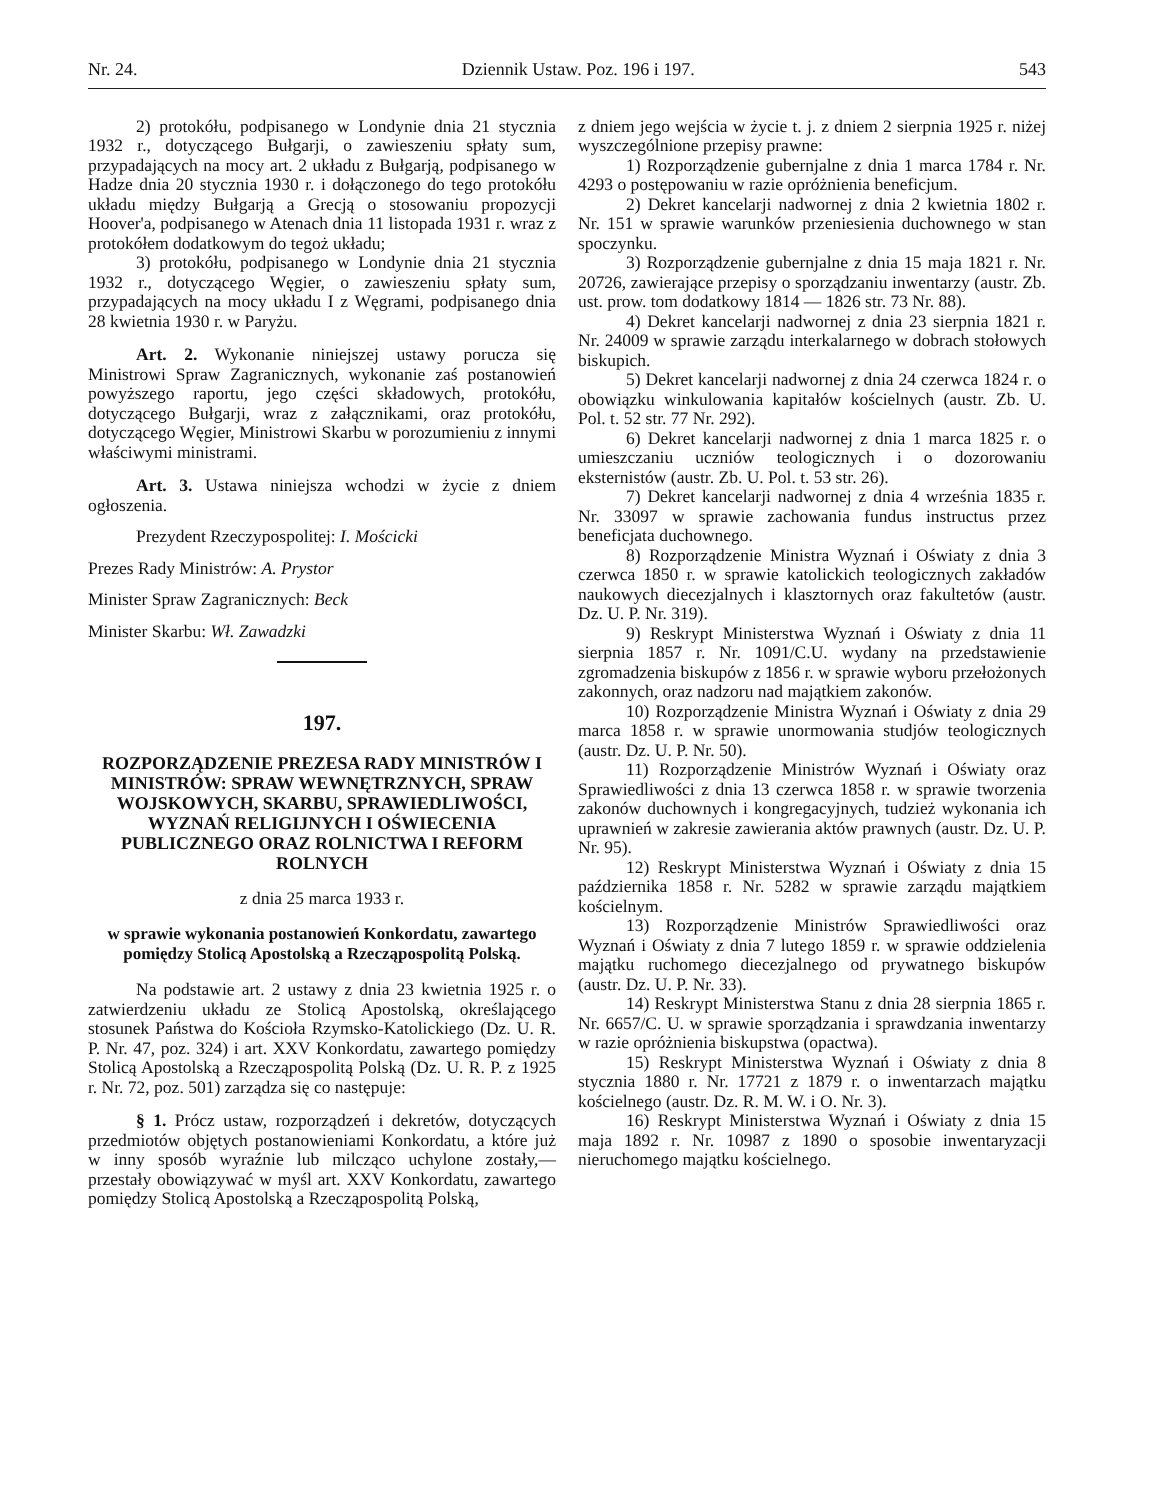Nr. 24. Dziennik Ustaw. Poz. 196 i 197. 543
2) protokółu, podpisanego w Londynie dnia 21 stycznia 1932 r., dotyczącego Bułgarji, o zawieszeniu spłaty sum, przypadających na mocy art. 2 układu z Bułgarją, podpisanego w Hadze dnia 20 stycznia 1930 r. i dołączonego do tego protokółu układu między Bułgarją a Grecją o stosowaniu propozycji Hoover'a, podpisanego w Atenach dnia 11 listopada 1931 r. wraz z protokółem dodatkowym do tegoż układu;
3) protokółu, podpisanego w Londynie dnia 21 stycznia 1932 r., dotyczącego Węgier, o zawieszeniu spłaty sum, przypadających na mocy układu I z Węgrami, podpisanego dnia 28 kwietnia 1930 r. w Paryżu.
Art. 2. Wykonanie niniejszej ustawy porucza się Ministrowi Spraw Zagranicznych, wykonanie zaś postanowień powyższego raportu, jego części składowych, protokółu, dotyczącego Bułgarji, wraz z załącznikami, oraz protokółu, dotyczącego Węgier, Ministrowi Skarbu w porozumieniu z innymi właściwymi ministrami.
Art. 3. Ustawa niniejsza wchodzi w życie z dniem ogłoszenia.
Prezydent Rzeczypospolitej: I. Mościcki
Prezes Rady Ministrów: A. Prystor
Minister Spraw Zagranicznych: Beck
Minister Skarbu: Wł. Zawadzki
197.
ROZPORZĄDZENIE PREZESA RADY MINISTRÓW I MINISTRÓW: SPRAW WEWNĘTRZNYCH, SPRAW WOJSKOWYCH, SKARBU, SPRAWIEDLIWOŚCI, WYZNAŃ RELIGIJNYCH I OŚWIECENIA PUBLICZNEGO ORAZ ROLNICTWA I REFORM ROLNYCH
z dnia 25 marca 1933 r.
w sprawie wykonania postanowień Konkordatu, zawartego pomiędzy Stolicą Apostolską a Rzecząpospolitą Polską.
Na podstawie art. 2 ustawy z dnia 23 kwietnia 1925 r. o zatwierdzeniu układu ze Stolicą Apostolską, określającego stosunek Państwa do Kościoła Rzymsko-Katolickiego (Dz. U. R. P. Nr. 47, poz. 324) i art. XXV Konkordatu, zawartego pomiędzy Stolicą Apostolską a Rzecząpospolitą Polską (Dz. U. R. P. z 1925 r. Nr. 72, poz. 501) zarządza się co następuje:
§ 1. Prócz ustaw, rozporządzeń i dekretów, dotyczących przedmiotów objętych postanowieniami Konkordatu, a które już w inny sposób wyraźnie lub milcząco uchylone zostały,—przestały obowiązywać w myśl art. XXV Konkordatu, zawartego pomiędzy Stolicą Apostolską a Rzecząpospolitą Polską,
z dniem jego wejścia w życie t. j. z dniem 2 sierpnia 1925 r. niżej wyszczególnione przepisy prawne:
1) Rozporządzenie gubernjalne z dnia 1 marca 1784 r. Nr. 4293 o postępowaniu w razie opróżnienia beneficjum.
2) Dekret kancelarji nadwornej z dnia 2 kwietnia 1802 r. Nr. 151 w sprawie warunków przeniesienia duchownego w stan spoczynku.
3) Rozporządzenie gubernjalne z dnia 15 maja 1821 r. Nr. 20726, zawierające przepisy o sporządzaniu inwentarzy (austr. Zb. ust. prow. tom dodatkowy 1814 — 1826 str. 73 Nr. 88).
4) Dekret kancelarji nadwornej z dnia 23 sierpnia 1821 r. Nr. 24009 w sprawie zarządu interkalarnego w dobrach stołowych biskupich.
5) Dekret kancelarji nadwornej z dnia 24 czerwca 1824 r. o obowiązku winkulowania kapitałów kościelnych (austr. Zb. U. Pol. t. 52 str. 77 Nr. 292).
6) Dekret kancelarji nadwornej z dnia 1 marca 1825 r. o umieszczaniu uczniów teologicznych i o dozorowaniu eksternistów (austr. Zb. U. Pol. t. 53 str. 26).
7) Dekret kancelarji nadwornej z dnia 4 września 1835 r. Nr. 33097 w sprawie zachowania fundus instructus przez beneficjata duchownego.
8) Rozporządzenie Ministra Wyznań i Oświaty z dnia 3 czerwca 1850 r. w sprawie katolickich teologicznych zakładów naukowych diecezjalnych i klasztornych oraz fakultetów (austr. Dz. U. P. Nr. 319).
9) Reskrypt Ministerstwa Wyznań i Oświaty z dnia 11 sierpnia 1857 r. Nr. 1091/C.U. wydany na przedstawienie zgromadzenia biskupów z 1856 r. w sprawie wyboru przełożonych zakonnych, oraz nadzoru nad majątkiem zakonów.
10) Rozporządzenie Ministra Wyznań i Oświaty z dnia 29 marca 1858 r. w sprawie unormowania studjów teologicznych (austr. Dz. U. P. Nr. 50).
11) Rozporządzenie Ministrów Wyznań i Oświaty oraz Sprawiedliwości z dnia 13 czerwca 1858 r. w sprawie tworzenia zakonów duchownych i kongregacyjnych, tudzież wykonania ich uprawnień w zakresie zawierania aktów prawnych (austr. Dz. U. P. Nr. 95).
12) Reskrypt Ministerstwa Wyznań i Oświaty z dnia 15 października 1858 r. Nr. 5282 w sprawie zarządu majątkiem kościelnym.
13) Rozporządzenie Ministrów Sprawiedliwości oraz Wyznań i Oświaty z dnia 7 lutego 1859 r. w sprawie oddzielenia majątku ruchomego diecezjalnego od prywatnego biskupów (austr. Dz. U. P. Nr. 33).
14) Reskrypt Ministerstwa Stanu z dnia 28 sierpnia 1865 r. Nr. 6657/C. U. w sprawie sporządzania i sprawdzania inwentarzy w razie opróżnienia biskupstwa (opactwa).
15) Reskrypt Ministerstwa Wyznań i Oświaty z dnia 8 stycznia 1880 r. Nr. 17721 z 1879 r. o inwentarzach majątku kościelnego (austr. Dz. R. M. W. i O. Nr. 3).
16) Reskrypt Ministerstwa Wyznań i Oświaty z dnia 15 maja 1892 r. Nr. 10987 z 1890 o sposobie inwentaryzacji nieruchomego majątku kościelnego.